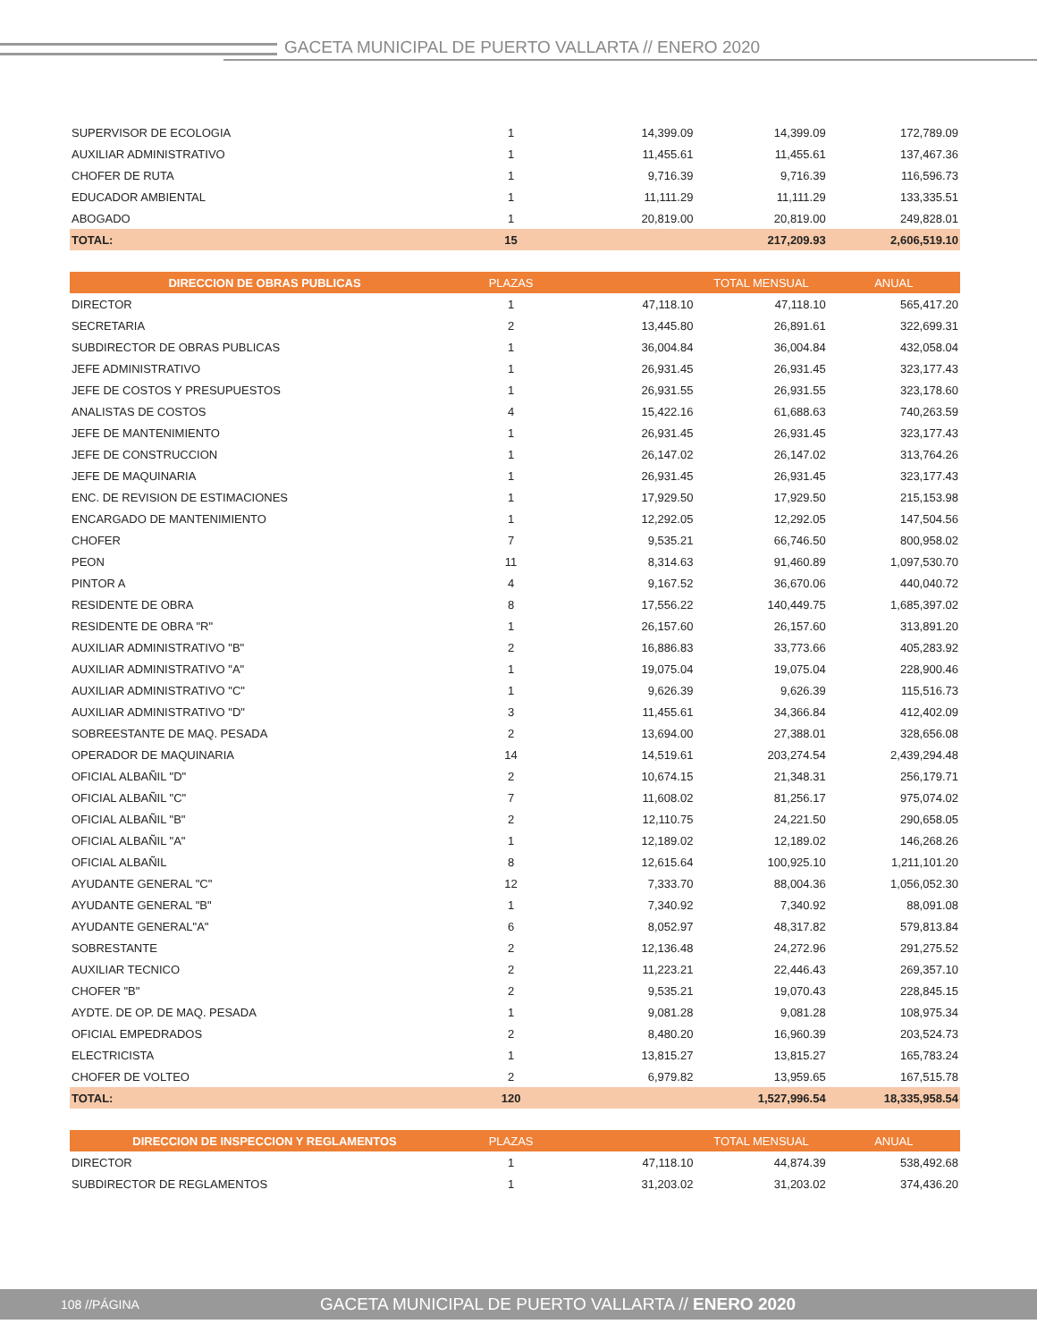GACETA MUNICIPAL DE PUERTO VALLARTA // ENERO 2020
| SUPERVISOR DE ECOLOGIA | 1 | 14,399.09 | 14,399.09 | 172,789.09 |
| AUXILIAR ADMINISTRATIVO | 1 | 11,455.61 | 11,455.61 | 137,467.36 |
| CHOFER DE RUTA | 1 | 9,716.39 | 9,716.39 | 116,596.73 |
| EDUCADOR AMBIENTAL | 1 | 11,111.29 | 11,111.29 | 133,335.51 |
| ABOGADO | 1 | 20,819.00 | 20,819.00 | 249,828.01 |
| TOTAL: | 15 | | 217,209.93 | 2,606,519.10 |
| DIRECCION DE OBRAS PUBLICAS | PLAZAS | | TOTAL MENSUAL | ANUAL |
| --- | --- | --- | --- | --- |
| DIRECTOR | 1 | 47,118.10 | 47,118.10 | 565,417.20 |
| SECRETARIA | 2 | 13,445.80 | 26,891.61 | 322,699.31 |
| SUBDIRECTOR DE OBRAS PUBLICAS | 1 | 36,004.84 | 36,004.84 | 432,058.04 |
| JEFE ADMINISTRATIVO | 1 | 26,931.45 | 26,931.45 | 323,177.43 |
| JEFE DE COSTOS Y PRESUPUESTOS | 1 | 26,931.55 | 26,931.55 | 323,178.60 |
| ANALISTAS DE COSTOS | 4 | 15,422.16 | 61,688.63 | 740,263.59 |
| JEFE DE MANTENIMIENTO | 1 | 26,931.45 | 26,931.45 | 323,177.43 |
| JEFE DE CONSTRUCCION | 1 | 26,147.02 | 26,147.02 | 313,764.26 |
| JEFE DE MAQUINARIA | 1 | 26,931.45 | 26,931.45 | 323,177.43 |
| ENC. DE REVISION DE ESTIMACIONES | 1 | 17,929.50 | 17,929.50 | 215,153.98 |
| ENCARGADO DE MANTENIMIENTO | 1 | 12,292.05 | 12,292.05 | 147,504.56 |
| CHOFER | 7 | 9,535.21 | 66,746.50 | 800,958.02 |
| PEON | 11 | 8,314.63 | 91,460.89 | 1,097,530.70 |
| PINTOR A | 4 | 9,167.52 | 36,670.06 | 440,040.72 |
| RESIDENTE DE OBRA | 8 | 17,556.22 | 140,449.75 | 1,685,397.02 |
| RESIDENTE DE OBRA "R" | 1 | 26,157.60 | 26,157.60 | 313,891.20 |
| AUXILIAR ADMINISTRATIVO "B" | 2 | 16,886.83 | 33,773.66 | 405,283.92 |
| AUXILIAR ADMINISTRATIVO "A" | 1 | 19,075.04 | 19,075.04 | 228,900.46 |
| AUXILIAR ADMINISTRATIVO "C" | 1 | 9,626.39 | 9,626.39 | 115,516.73 |
| AUXILIAR ADMINISTRATIVO "D" | 3 | 11,455.61 | 34,366.84 | 412,402.09 |
| SOBREESTANTE DE MAQ. PESADA | 2 | 13,694.00 | 27,388.01 | 328,656.08 |
| OPERADOR DE MAQUINARIA | 14 | 14,519.61 | 203,274.54 | 2,439,294.48 |
| OFICIAL ALBAÑIL "D" | 2 | 10,674.15 | 21,348.31 | 256,179.71 |
| OFICIAL ALBAÑIL "C" | 7 | 11,608.02 | 81,256.17 | 975,074.02 |
| OFICIAL ALBAÑIL "B" | 2 | 12,110.75 | 24,221.50 | 290,658.05 |
| OFICIAL ALBAÑIL "A" | 1 | 12,189.02 | 12,189.02 | 146,268.26 |
| OFICIAL ALBAÑIL | 8 | 12,615.64 | 100,925.10 | 1,211,101.20 |
| AYUDANTE GENERAL "C" | 12 | 7,333.70 | 88,004.36 | 1,056,052.30 |
| AYUDANTE GENERAL "B" | 1 | 7,340.92 | 7,340.92 | 88,091.08 |
| AYUDANTE GENERAL"A" | 6 | 8,052.97 | 48,317.82 | 579,813.84 |
| SOBRESTANTE | 2 | 12,136.48 | 24,272.96 | 291,275.52 |
| AUXILIAR TECNICO | 2 | 11,223.21 | 22,446.43 | 269,357.10 |
| CHOFER "B" | 2 | 9,535.21 | 19,070.43 | 228,845.15 |
| AYDTE. DE OP. DE MAQ. PESADA | 1 | 9,081.28 | 9,081.28 | 108,975.34 |
| OFICIAL EMPEDRADOS | 2 | 8,480.20 | 16,960.39 | 203,524.73 |
| ELECTRICISTA | 1 | 13,815.27 | 13,815.27 | 165,783.24 |
| CHOFER DE VOLTEO | 2 | 6,979.82 | 13,959.65 | 167,515.78 |
| TOTAL: | 120 | | 1,527,996.54 | 18,335,958.54 |
| DIRECCION DE INSPECCION Y REGLAMENTOS | PLAZAS | | TOTAL MENSUAL | ANUAL |
| --- | --- | --- | --- | --- |
| DIRECTOR | 1 | 47,118.10 | 44,874.39 | 538,492.68 |
| SUBDIRECTOR DE REGLAMENTOS | 1 | 31,203.02 | 31,203.02 | 374,436.20 |
108 //PÁGINA GACETA MUNICIPAL DE PUERTO VALLARTA // ENERO 2020